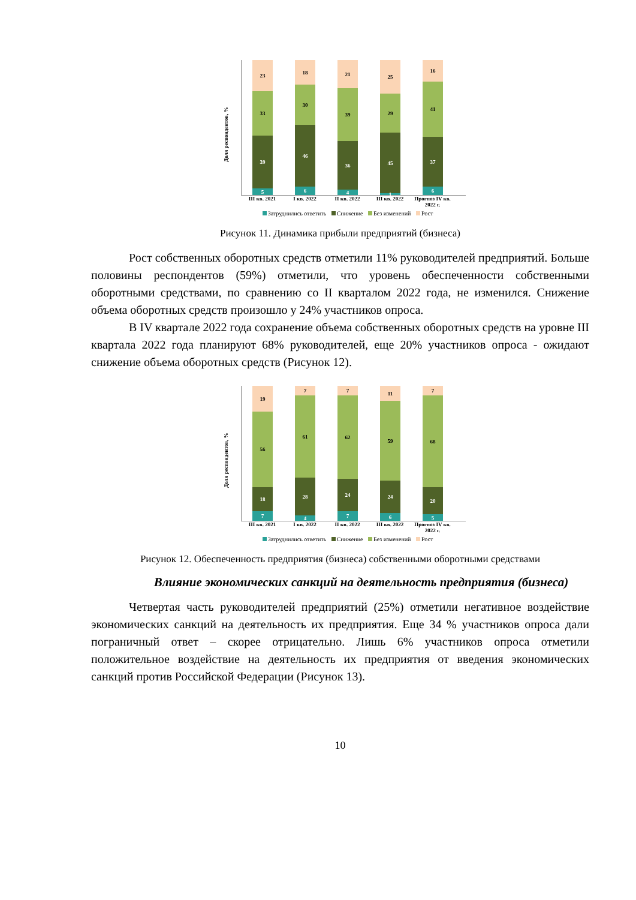Доля респондентов, %
23
33
39
5
18
30
46
6
21
39
36
4
25
29
45
1
16
41
37
6
III кв. 2021 I кв. 2022 II кв. 2022 III кв. 2022 Прогноз IV кв. 2022 г.
Затруднились ответить Снижение Без изменений Рост
Рисунок 11. Динамика прибыли предприятий (бизнеса)
Рост собственных оборотных средств отметили 11% руководителей предприятий. Больше половины респондентов (59%) отметили, что уровень обеспеченности собственными оборотными средствами, по сравнению со II кварталом 2022 года, не изменился. Снижение объема оборотных средств произошло у 24% участников опроса.
В IV квартале 2022 года сохранение объема собственных оборотных средств на уровне III квартала 2022 года планируют 68% руководителей, еще 20% участников опроса - ожидают снижение объема оборотных средств (Рисунок 12).
Доля респондентов, %
19
56
18
7
7
61
28
4
7
62
24
7
11
59
24
6
7
68
20
5
III кв. 2021 I кв. 2022 II кв. 2022 III кв. 2022 Прогноз IV кв. 2022 г.
Затруднились ответить Снижение Без изменений Рост
Рисунок 12. Обеспеченность предприятия (бизнеса) собственными оборотными средствами
Влияние экономических санкций на деятельность предприятия (бизнеса)
Четвертая часть руководителей предприятий (25%) отметили негативное воздействие экономических санкций на деятельность их предприятия. Еще 34 % участников опроса дали пограничный ответ – скорее отрицательно. Лишь 6% участников опроса отметили положительное воздействие на деятельность их предприятия от введения экономических санкций против Российской Федерации (Рисунок 13).
10